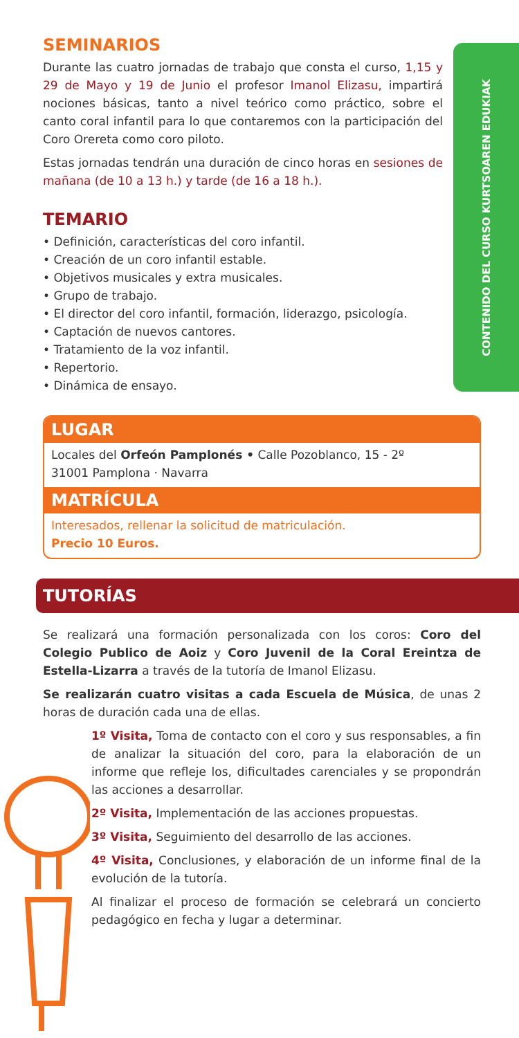CONTENIDO DEL CURSO KURTSOAREN EDUKIAK
SEMINARIOS
Durante las cuatro jornadas de trabajo que consta el curso, 1,15 y 29 de Mayo y 19 de Junio el profesor Imanol Elizasu, impartirá nociones básicas, tanto a nivel teórico como práctico, sobre el canto coral infantil para lo que contaremos con la participación del Coro Orereta como coro piloto.
Estas jornadas tendrán una duración de cinco horas en sesiones de mañana (de 10 a 13 h.) y tarde (de 16 a 18 h.).
TEMARIO
• Definición, características del coro infantil.
• Creación de un coro infantil estable.
• Objetivos musicales y extra musicales.
• Grupo de trabajo.
• El director del coro infantil, formación, liderazgo, psicología.
• Captación de nuevos cantores.
• Tratamiento de la voz infantil.
• Repertorio.
• Dinámica de ensayo.
LUGAR
Locales del Orfeón Pamplonés • Calle Pozoblanco, 15 - 2º
31001 Pamplona · Navarra
MATRÍCULA
Interesados, rellenar la solicitud de matriculación.
Precio 10 Euros.
TUTORÍAS
Se realizará una formación personalizada con los coros: Coro del Colegio Publico de Aoiz y Coro Juvenil de la Coral Ereintza de Estella-Lizarra a través de la tutoría de Imanol Elizasu.
Se realizarán cuatro visitas a cada Escuela de Música, de unas 2 horas de duración cada una de ellas.
1º Visita, Toma de contacto con el coro y sus responsables, a fin de analizar la situación del coro, para la elaboración de un informe que refleje los, dificultades carenciales y se propondrán las acciones a desarrollar.
2º Visita, Implementación de las acciones propuestas.
3º Visita, Seguimiento del desarrollo de las acciones.
4º Visita, Conclusiones, y elaboración de un informe final de la evolución de la tutoría.
Al finalizar el proceso de formación se celebrará un concierto pedagógico en fecha y lugar a determinar.